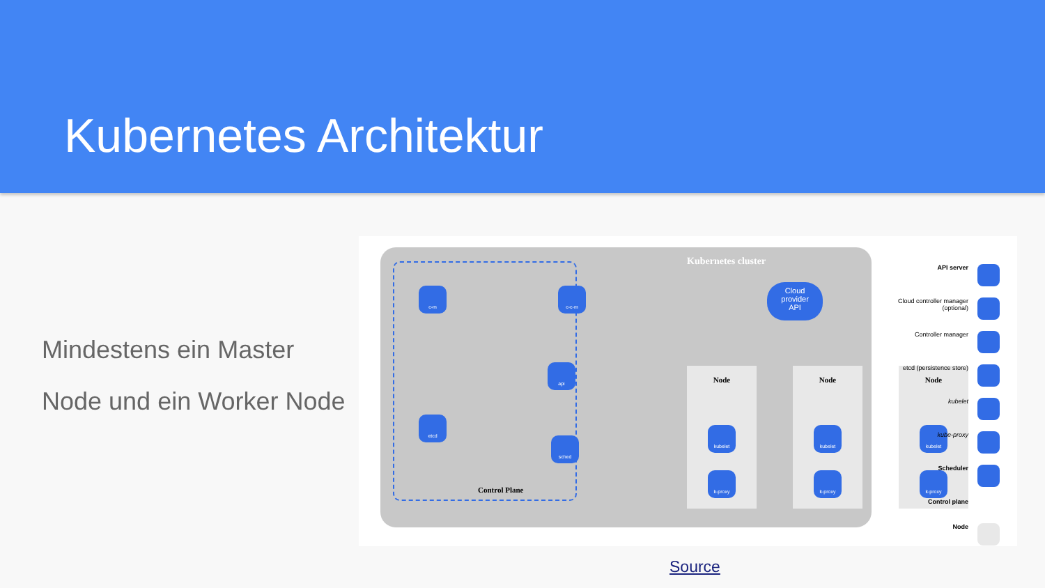Kubernetes Architektur
Mindestens ein Master
Node und ein Worker Node
Kubernetes cluster
Control Plane
c-m c-c-m
api
etcd
sched
Cloud
provider
API
Node
kubelet
k-proxy
Node
kubelet
k-proxy
Node
kubelet
k-proxy
API server
Cloud controller manager (optional)
Controller manager
etcd (persistence store)
kubelet
kube-proxy
Scheduler
Control plane
Node
Source